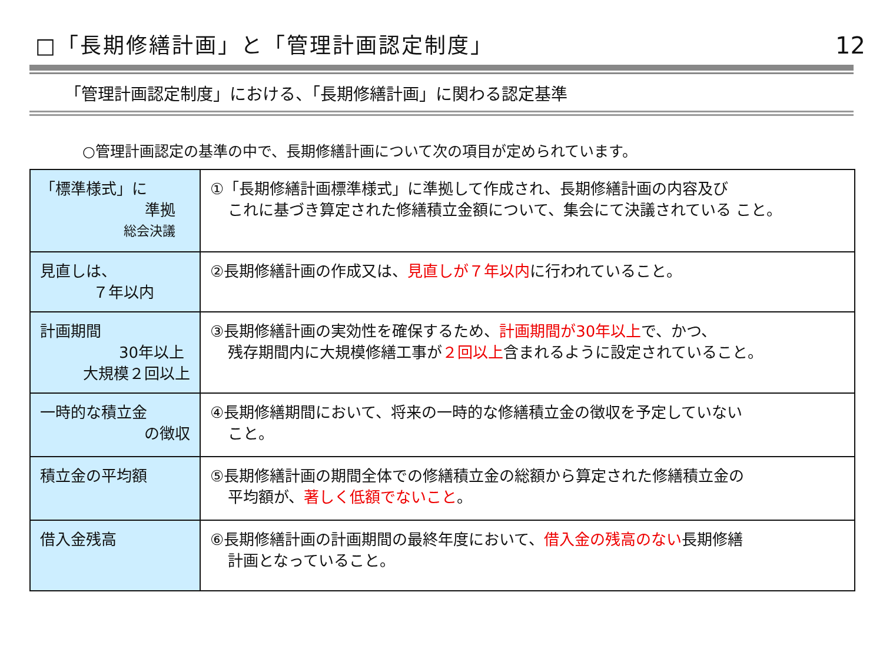□「長期修繕計画」と「管理計画認定制度」
12
「管理計画認定制度」における、「長期修繕計画」に関わる認定基準
○管理計画認定の基準の中で、長期修繕計画について次の項目が定められています。
| 「標準様式」に 準拠 総会決議 | ①「長期修繕計画標準様式」に準拠して作成され、長期修繕計画の内容及び これに基づき算定された修繕積立金額について、集会にて決議されている こと。 |
| 見直しは、 ７年以内 | ②長期修繕計画の作成又は、 見直しが７年以内 に行われていること。 |
| 計画期間 30年以上 大規模２回以上 | ③長期修繕計画の実効性を確保するため、 計画期間が30年以上 で、かつ、 残存期間内に大規模修繕工事が ２回以上 含まれるように設定されていること。 |
| 一時的な積立金 の徴収 | ④長期修繕期間において、将来の一時的な修繕積立金の徴収を予定していない こと。 |
| 積立金の平均額 | ⑤長期修繕計画の期間全体での修繕積立金の総額から算定された修繕積立金の 平均額が、 著しく低額でないこと 。 |
| 借入金残高 | ⑥長期修繕計画の計画期間の最終年度において、 借入金の残高のない 長期修繕 計画となっていること。 |